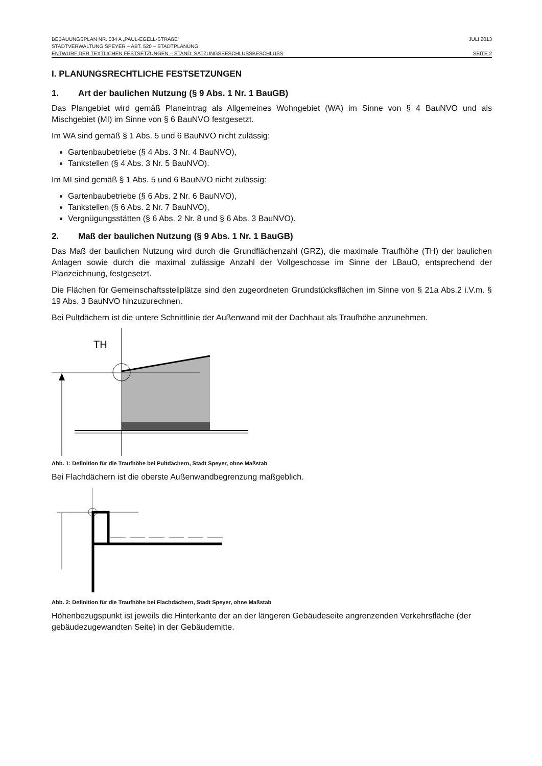BEBAUUNGSPLAN NR. 034 A „PAUL-EGELL-STRAßE“JULI 2013
STADTVERWALTUNG SPEYER – ABT. 520 – STADTPLANUNG
ENTWURF DER TEXTLICHEN FESTSETZUNGEN – STAND: SATZUNGSBESCHLUSSBESCHLUSS SEITE 2
I. PLANUNGSRECHTLICHE FESTSETZUNGEN
1. Art der baulichen Nutzung (§ 9 Abs. 1 Nr. 1 BauGB)
Das Plangebiet wird gemäß Planeintrag als Allgemeines Wohngebiet (WA) im Sinne von § 4 BauNVO und als Mischgebiet (MI) im Sinne von § 6 BauNVO festgesetzt.
Im WA sind gemäß § 1 Abs. 5 und 6 BauNVO nicht zulässig:
Gartenbaubetriebe (§ 4 Abs. 3 Nr. 4 BauNVO),
Tankstellen (§ 4 Abs. 3 Nr. 5 BauNVO).
Im MI sind gemäß § 1 Abs. 5 und 6 BauNVO nicht zulässig:
Gartenbaubetriebe (§ 6 Abs. 2 Nr. 6 BauNVO),
Tankstellen (§ 6 Abs. 2 Nr. 7 BauNVO),
Vergnügungsstätten (§ 6 Abs. 2 Nr. 8 und § 6 Abs. 3 BauNVO).
2. Maß der baulichen Nutzung (§ 9 Abs. 1 Nr. 1 BauGB)
Das Maß der baulichen Nutzung wird durch die Grundflächenzahl (GRZ), die maximale Traufhöhe (TH) der baulichen Anlagen sowie durch die maximal zulässige Anzahl der Vollgeschosse im Sinne der LBauO, entsprechend der Planzeichnung, festgesetzt.
Die Flächen für Gemeinschaftsstellplätze sind den zugeordneten Grundstücksflächen im Sinne von § 21a Abs.2 i.V.m. § 19 Abs. 3 BauNVO hinzuzurechnen.
Bei Pultdächern ist die untere Schnittlinie der Außenwand mit der Dachhaut als Traufhöhe anzunehmen.
TH
Abb. 1: Definition für die Traufhöhe bei Pultdächern, Stadt Speyer, ohne Maßstab
Bei Flachdächern ist die oberste Außenwandbegrenzung maßgeblich.
Abb. 2: Definition für die Traufhöhe bei Flachdächern, Stadt Speyer, ohne Maßstab
Höhenbezugspunkt ist jeweils die Hinterkante der an der längeren Gebäudeseite angrenzenden Verkehrsfläche (der gebäudezugewandten Seite) in der Gebäudemitte.